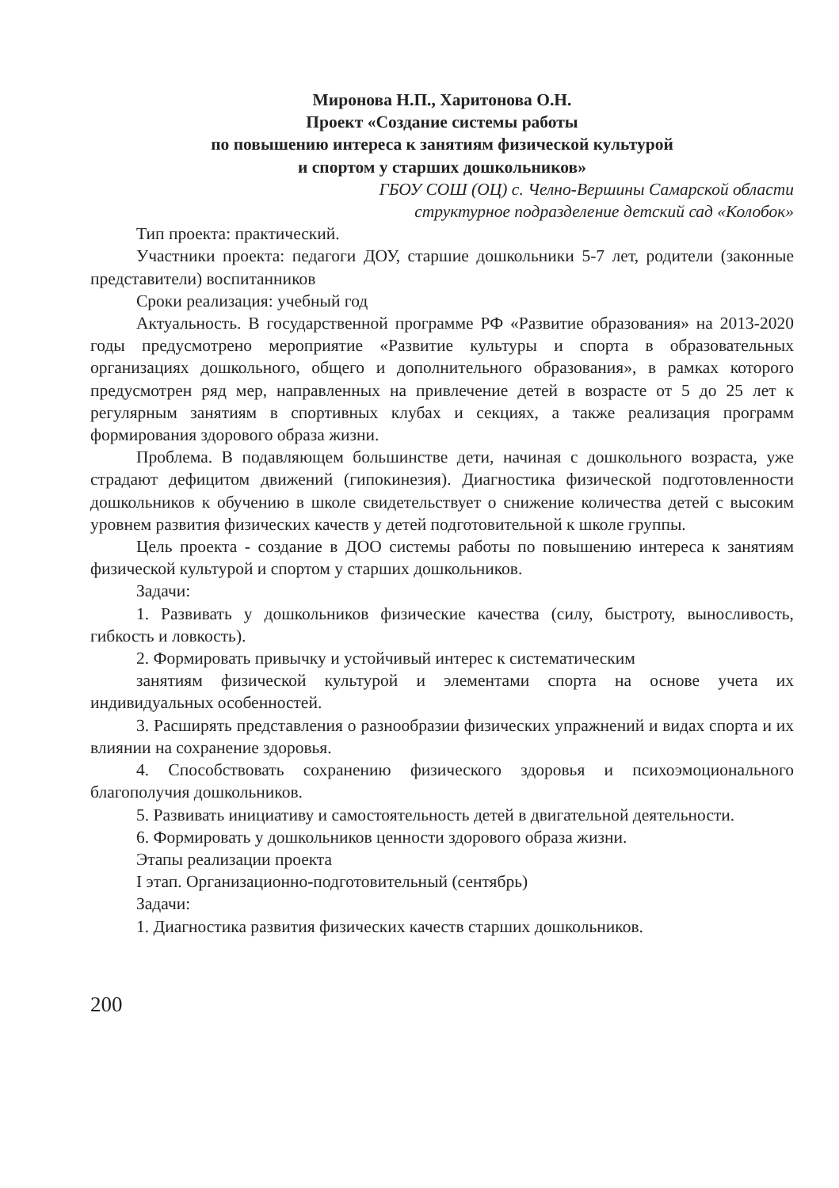Миронова Н.П., Харитонова О.Н.
Проект «Создание системы работы
по повышению интереса к занятиям физической культурой
и спортом у старших дошкольников»
ГБОУ СОШ (ОЦ) с. Челно-Вершины Самарской области
структурное подразделение детский сад «Колобок»
Тип проекта: практический.
Участники проекта: педагоги ДОУ, старшие дошкольники 5-7 лет, родители (законные представители) воспитанников
Сроки реализация: учебный год
Актуальность. В государственной программе РФ «Развитие образования» на 2013-2020 годы предусмотрено мероприятие «Развитие культуры и спорта в образовательных организациях дошкольного, общего и дополнительного образования», в рамках которого предусмотрен ряд мер, направленных на привлечение детей в возрасте от 5 до 25 лет к регулярным занятиям в спортивных клубах и секциях, а также реализация программ формирования здорового образа жизни.
Проблема. В подавляющем большинстве дети, начиная с дошкольного возраста, уже страдают дефицитом движений (гипокинезия). Диагностика физической подготовленности дошкольников к обучению в школе свидетельствует о снижение количества детей с высоким уровнем развития физических качеств у детей подготовительной к школе группы.
Цель проекта - создание в ДОО системы работы по повышению интереса к занятиям физической культурой и спортом у старших дошкольников.
Задачи:
1. Развивать у дошкольников физические качества (силу, быстроту, выносливость, гибкость и ловкость).
2. Формировать привычку и устойчивый интерес к систематическим
занятиям физической культурой и элементами спорта на основе учета их индивидуальных особенностей.
3. Расширять представления о разнообразии физических упражнений и видах спорта и их влиянии на сохранение здоровья.
4. Способствовать сохранению физического здоровья и психоэмоционального благополучия дошкольников.
5. Развивать инициативу и самостоятельность детей в двигательной деятельности.
6. Формировать у дошкольников ценности здорового образа жизни.
Этапы реализации проекта
I этап. Организационно-подготовительный (сентябрь)
Задачи:
1. Диагностика развития физических качеств старших дошкольников.
200